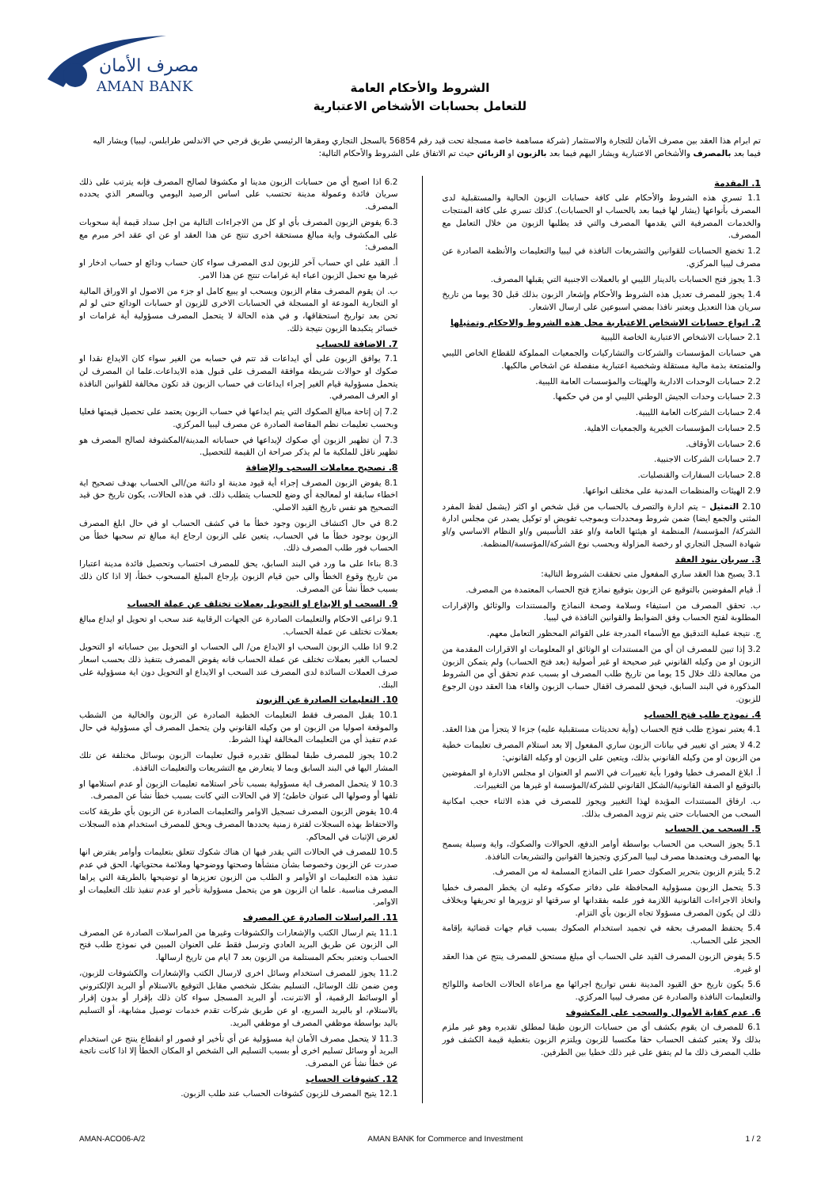مصرف الأمان
AMAN BANK
الشروط والأحكام العامة
للتعامل بحسابات الأشخاص الاعتبارية
تم ابرام هذا العقد بين مصرف الأمان للتجارة والاستثمار (شركة مساهمة خاصة مسجلة تحت قيد رقم 56854 بالسجل التجاري ومقرها الرئيسي طريق قرجي حي الاندلس طرابلس، ليبيا) ويشار اليه فيما بعد بالمصرف والأشخاص الاعتبارية ويشار اليهم فيما بعد بالزبون او الزبائن حيث تم الاتفاق على الشروط والأحكام التالية:
1. المقدمة
1.1 تسري هذه الشروط والأحكام على كافة حسابات الزبون الحالية والمستقبلية لدى المصرف بأنواعها (يشار لها فيما بعد بالحساب او الحسابات). كذلك تسري على كافة المنتجات والخدمات المصرفية التي يقدمها المصرف والتي قد يطلبها الزبون من خلال التعامل مع المصرف.
1.2 تخضع الحسابات للقوانين والتشريعات النافذة في ليبيا والتعليمات والأنظمة الصادرة عن مصرف ليبيا المركزي.
1.3 يجوز فتح الحسابات بالدينار الليبي او بالعملات الاجنبية التي يقبلها المصرف.
1.4 يجوز للمصرف تعديل هذه الشروط والأحكام وإشعار الزبون بذلك قبل 30 يوما من تاريخ سريان هذا التعديل ويعتبر نافذا بمضي اسبوعين على ارسال الاشعار.
2. انواع حسابات الاشخاص الاعتبارية محل هذه الشروط والاحكام وتمثيلها
2.1 حسابات الاشخاص الاعتبارية الخاصة الليبية
هي حسابات المؤسسات والشركات والتشاركيات والجمعيات المملوكة للقطاع الخاص الليبي والمتمتعة بذمة مالية مستقلة وشخصية اعتبارية منفصلة عن اشخاص مالكيها.
2.2 حسابات الوحدات الادارية والهيئات والمؤسسات العامة الليبية.
2.3 حسابات وحدات الجيش الوطني الليبي او من في حكمها.
2.4 حسابات الشركات العامة الليبية.
2.5 حسابات المؤسسات الخيرية والجمعيات الاهلية.
2.6 حسابات الأوقاف.
2.7 حسابات الشركات الاجنبية.
2.8 حسابات السفارات والقنصليات.
2.9 الهيئات والمنظمات المدنية على مختلف انواعها.
2.10 التمثيل – يتم ادارة والتصرف بالحساب من قبل شخص او اكثر (يشمل لفظ المفرد المثنى والجمع ايضا) ضمن شروط ومحددات وبموجب تفويض او توكيل يصدر عن مجلس ادارة الشركة/ المؤسسة/ المنظمة او هيئتها العامة و/او عقد التأسيس و/او النظام الاساسي و/او شهادة السجل التجاري او رخصة المزاولة وبحسب نوع الشركة/المؤسسة/المنظمة.
3. سريان بنود العقد
3.1 يصبح هذا العقد ساري المفعول متى تحققت الشروط التالية:
أ. قيام المفوضين بالتوقيع عن الزبون بتوقيع نماذج فتح الحساب المعتمدة من المصرف.
ب. تحقق المصرف من استيفاء وسلامة وصحة النماذج والمستندات والوثائق والإقرارات المطلوبة لفتح الحساب وفق الضوابط والقوانين النافذة في ليبيا.
ج. نتيجة عملية التدقيق مع الأسماء المدرجة على القوائم المحظور التعامل معهم.
3.2 إذا تبين للمصرف ان أي من المستندات او الوثائق او المعلومات او الاقرارات المقدمة من الزبون او من وكيله القانوني غير صحيحة او غير أصولية (بعد فتح الحساب) ولم يتمكن الزبون من معالجة ذلك خلال 15 يوما من تاريخ طلب المصرف او بسبب عدم تحقق أي من الشروط المذكورة في البند السابق، فيحق للمصرف اقفال حساب الزبون والغاء هذا العقد دون الرجوع للزبون.
4. نموذج طلب فتح الحساب
4.1 يعتبر نموذج طلب فتح الحساب (وأية تحديثات مستقبلية عليه) جزءا لا يتجزأ من هذا العقد.
4.2 لا يعتبر اي تغيير في بيانات الزبون ساري المفعول إلا بعد استلام المصرف تعليمات خطية من الزبون او من وكيله القانوني بذلك، ويتعين على الزبون او وكيله القانوني:
أ. ابلاغ المصرف خطيا وفورا بأية تغييرات في الاسم او العنوان او مجلس الادارة او المفوضين بالتوقيع او الصفة القانونية/الشكل القانوني للشركة/المؤسسة او غيرها من التغييرات.
ب. ارفاق المستندات المؤيدة لهذا التغيير ويجوز للمصرف في هذه الاثناء حجب امكانية السحب من الحسابات حتى يتم تزويد المصرف بذلك.
5. السحب من الحساب
5.1 يجوز السحب من الحساب بواسطة أوامر الدفع، الحوالات والصكوك، واية وسيلة يسمح بها المصرف ويعتمدها مصرف ليبيا المركزي وتجيزها القوانين والتشريعات النافذة.
5.2 يلتزم الزبون بتحرير الصكوك حصرا على النماذج المسلمة له من المصرف.
5.3 يتحمل الزبون مسؤولية المحافظة على دفاتر صكوكه وعليه ان يخطر المصرف خطيا واتخاذ الاجراءات القانونية اللازمة فور علمه بفقدانها او سرقتها او تزويرها او تحريفها وبخلاف ذلك لن يكون المصرف مسؤولا تجاه الزبون بأي التزام.
5.4 يحتفظ المصرف بحقه في تجميد استخدام الصكوك بسبب قيام جهات قضائية بإقامة الحجز على الحساب.
5.5 يفوض الزبون المصرف القيد على الحساب أي مبلغ مستحق للمصرف ينتج عن هذا العقد او غيره.
5.6 يكون تاريخ حق القيود المدينة نفس تواريخ اجرائها مع مراعاة الحالات الخاصة واللوائح والتعليمات النافذة والصادرة عن مصرف ليبيا المركزي.
6. عدم كفاية الأموال والسحب على المكشوف
6.1 للمصرف ان يقوم بكشف أي من حسابات الزبون طبقا لمطلق تقديره وهو غير ملزم بذلك ولا يعتبر كشف الحساب حقا مكتسبا للزبون ويلتزم الزبون بتغطية قيمة الكشف فور طلب المصرف ذلك ما لم يتفق على غير ذلك خطيا بين الطرفين.
6.2 اذا اصبح أي من حسابات الزبون مدينا او مكشوفا لصالح المصرف فإنه يترتب على ذلك سريان فائدة وعمولة مدينة تحتسب على اساس الرصيد اليومي وبالسعر الذي يحدده المصرف.
6.3 يفوض الزبون المصرف بأي او كل من الاجراءات التالية من اجل سداد قيمة أية سحوبات على المكشوف واية مبالغ مستحقة اخرى تنتج عن هذا العقد او عن اي عقد اخر مبرم مع المصرف:
أ. القيد على اي حساب آخر للزبون لدى المصرف سواء كان حساب ودائع او حساب ادخار او غيرها مع تحمل الزبون اعباء اية غرامات تنتج عن هذا الامر.
ب. ان يقوم المصرف مقام الزبون ويسحب او يبيع كامل او جزء من الاصول او الاوراق المالية او التجارية المودعة او المسجلة في الحسابات الاخرى للزبون او حسابات الودائع حتى لو لم تحن بعد تواريخ استحقاقها، و في هذه الحالة لا يتحمل المصرف مسؤولية أية غرامات او خسائر يتكبدها الزبون نتيجة ذلك.
7. الاضافة للحساب
7.1 يوافق الزبون على أي ايداعات قد تتم في حسابه من الغير سواء كان الايداع نقدا او صكوك او حوالات شريطة موافقة المصرف على قبول هذه الايداعات.علما ان المصرف لن يتحمل مسؤولية قيام الغير إجراء ايداعات في حساب الزبون قد تكون مخالفة للقوانين النافذة او العرف المصرفي.
7.2 إن إتاحة مبالغ الصكوك التي يتم ايداعها في حساب الزبون يعتمد على تحصيل قيمتها فعليا وبحسب تعليمات نظم المقاصة الصادرة عن مصرف ليبيا المركزي.
7.3 أن تظهير الزبون أي صكوك لإيداعها في حساباته المدينة/المكشوفة لصالح المصرف هو تظهير ناقل للملكية ما لم يذكر صراحة ان القيمة للتحصيل.
8. تصحيح معاملات السحب والإضافة
8.1 يفوض الزبون المصرف إجراء أية قيود مدينة او دائنة من/الى الحساب بهدف تصحيح اية اخطاء سابقة او لمعالجة أي وضع للحساب يتطلب ذلك. في هذه الحالات، يكون تاريخ حق قيد التصحيح هو نفس تاريخ القيد الاصلي.
8.2 في حال اكتشاف الزبون وجود خطأ ما في كشف الحساب او في حال ابلغ المصرف الزبون بوجود خطأ ما في الحساب، يتعين على الزبون ارجاع اية مبالغ تم سحبها خطأ من الحساب فور طلب المصرف ذلك.
8.3 بناءا على ما ورد في البند السابق، يحق للمصرف احتساب وتحصيل فائدة مدينة اعتبارا من تاريخ وقوع الخطأ والى حين قيام الزبون بإرجاع المبلغ المسحوب خطأ، إلا اذا كان ذلك بسبب خطأ نشأ عن المصرف.
9. السحب او الايداع او التحويل بعملات تختلف عن عملة الحساب
9.1 تراعى الاحكام والتعليمات الصادرة عن الجهات الرقابية عند سحب او تحويل او ايداع مبالغ بعملات تختلف عن عملة الحساب.
9.2 اذا طلب الزبون السحب او الايداع من/ الى الحساب او التحويل بين حساباته او التحويل لحساب الغير بعملات تختلف عن عملة الحساب فانه يفوض المصرف بتنفيذ ذلك بحسب اسعار صرف العملات السائدة لدى المصرف عند السحب او الايداع او التحويل دون اية مسؤولية على البنك.
10. التعليمات الصادرة عن الزبون
10.1 يقبل المصرف فقط التعليمات الخطية الصادرة عن الزبون والخالية من الشطب والموقعة اصوليا من الزبون او من وكيله القانوني ولن يتحمل المصرف أي مسؤولية في حال عدم تنفيذ أي من التعليمات المخالفة لهذا الشرط.
10.2 يجوز للمصرف طبقا لمطلق تقديره قبول تعليمات الزبون بوسائل مختلفة عن تلك المشار اليها في البند السابق وبما لا يتعارض مع التشريعات والتعليمات النافذة.
10.3 لا يتحمل المصرف اية مسؤولية بسبب تأخر استلامه تعليمات الزبون أو عدم استلامها او تلفها أو وصولها الى عنوان خاطئ؛ إلا في الحالات التي كانت بسبب خطأ نشأ عن المصرف.
10.4 يفوض الزبون المصرف تسجيل الاوامر والتعليمات الصادرة عن الزبون بأي طريقة كانت والاحتفاظ بهذه السجلات لفترة زمنية يحددها المصرف ويحق للمصرف استخدام هذه السجلات لغرض الإثبات في المحاكم.
10.5 للمصرف في الحالات التي يقدر فيها ان هناك شكوك تتعلق بتعليمات وأوامر يفترض انها صدرت عن الزبون وخصوصا بشأن منشأها وصحتها ووضوحها وملائمة محتوياتها، الحق في عدم تنفيذ هذه التعليمات او الأوامر و الطلب من الزبون تعزيزها او توضيحها بالطريقة التي يراها المصرف مناسبة. علما ان الزبون هو من يتحمل مسؤولية تأخير او عدم تنفيذ تلك التعليمات او الاوامر.
11. المراسلات الصادرة عن المصرف
11.1 يتم ارسال الكتب والإشعارات والكشوفات وغيرها من المراسلات الصادرة عن المصرف الى الزبون عن طريق البريد العادي وترسل فقط على العنوان المبين في نموذج طلب فتح الحساب وتعتبر بحكم المستلمة من الزبون بعد 7 ايام من تاريخ ارسالها.
11.2 يجوز للمصرف استخدام وسائل اخرى لارسال الكتب والإشعارات والكشوفات للزبون، ومن ضمن تلك الوسائل، التسليم بشكل شخصي مقابل التوقيع بالاستلام أو البريد الإلكتروني أو الوسائط الرقمية، أو الانترنت، أو البريد المسجل سواء كان ذلك بإقرار أو بدون إقرار بالاستلام، او بالبريد السريع، او عن طريق شركات تقدم خدمات توصيل مشابهة، أو التسليم باليد بواسطة موظفي المصرف او موظفي البريد.
11.3 لا يتحمل مصرف الأمان اية مسؤولية عن أي تأخير او قصور او انقطاع ينتج عن استخدام البريد أو وسائل تسليم اخرى أو بسبب التسليم الى الشخص او المكان الخطأ إلا اذا كانت ناتجة عن خطأ نشأ عن المصرف.
12. كشوفات الحساب
12.1 يتيح المصرف للزبون كشوفات الحساب عند طلب الزبون.
AMAN-ACO06-A/2 AMAN BANK for Commerce and Investment 1 / 2